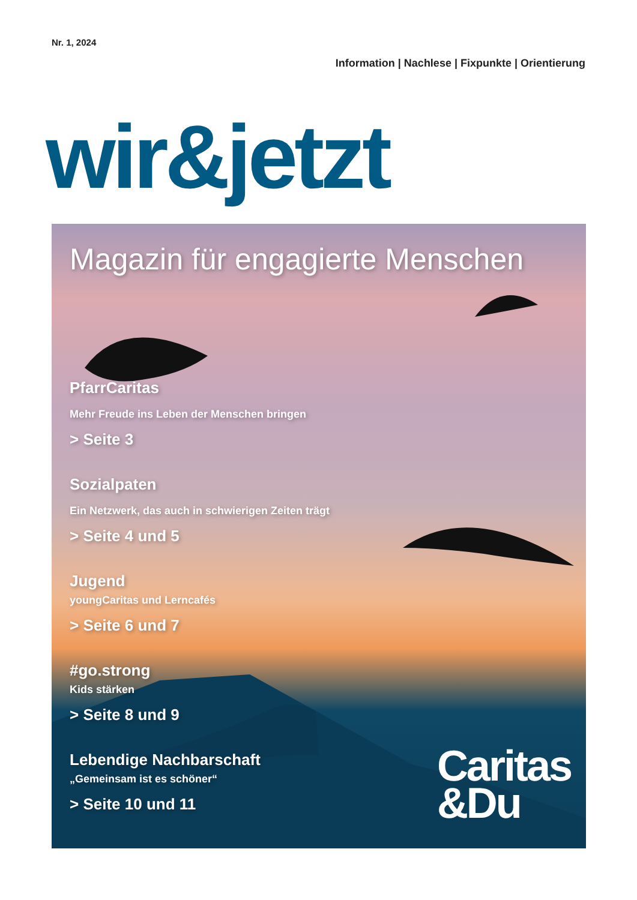Nr. 1, 2024
Information | Nachlese | Fixpunkte | Orientierung
wir&jetzt
Magazin für engagierte Menschen
PfarrCaritas
Mehr Freude ins Leben der Menschen bringen
> Seite 3
Sozialpaten
Ein Netzwerk, das auch in schwierigen Zeiten trägt
> Seite 4 und 5
Jugend
youngCaritas und Lerncafés
> Seite 6 und 7
#go.strong
Kids stärken
> Seite 8 und 9
Lebendige Nachbarschaft
„Gemeinsam ist es schöner“
> Seite 10 und 11
Caritas
&Du